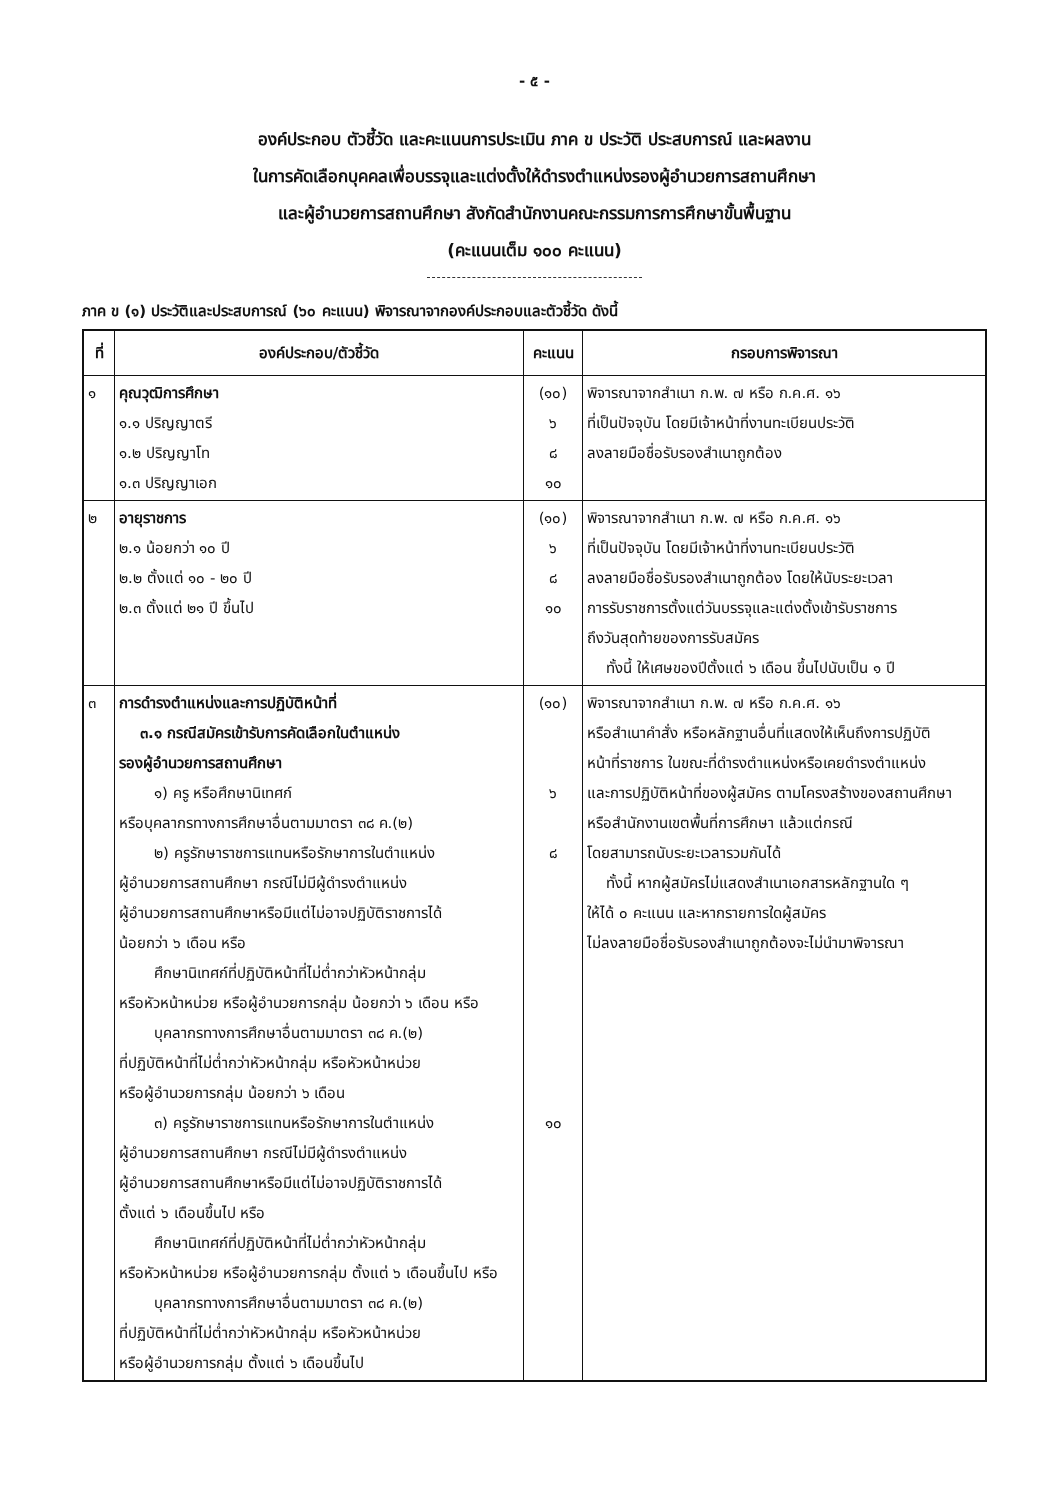- ๕ -
องค์ประกอบ ตัวชี้วัด และคะแนนการประเมิน ภาค ข ประวัติ ประสบการณ์ และผลงาน
ในการคัดเลือกบุคคลเพื่อบรรจุและแต่งตั้งให้ดำรงตำแหน่งรองผู้อำนวยการสถานศึกษา
และผู้อำนวยการสถานศึกษา สังกัดสำนักงานคณะกรรมการการศึกษาขั้นพื้นฐาน
(คะแนนเต็ม ๑๐๐ คะแนน)
ภาค ข (๑) ประวัติและประสบการณ์ (๖๐ คะแนน) พิจารณาจากองค์ประกอบและตัวชี้วัด ดังนี้
| ที่ | องค์ประกอบ/ตัวชี้วัด | คะแนน | กรอบการพิจารณา |
| --- | --- | --- | --- |
| ๑ | คุณวุฒิการศึกษา ๑.๑ ปริญญาตรี ๑.๒ ปริญญาโท ๑.๓ ปริญญาเอก | (๑๐) ๖ ๘ ๑๐ | พิจารณาจากสำเนา ก.พ. ๗ หรือ ก.ค.ศ. ๑๖ ที่เป็นปัจจุบัน โดยมีเจ้าหน้าที่งานทะเบียนประวัติ ลงลายมือชื่อรับรองสำเนาถูกต้อง |
| ๒ | อายุราชการ ๒.๑ น้อยกว่า ๑๐ ปี ๒.๒ ตั้งแต่ ๑๐ - ๒๐ ปี ๒.๓ ตั้งแต่ ๒๑ ปี ขึ้นไป | (๑๐) ๖ ๘ ๑๐ | พิจารณาจากสำเนา ก.พ. ๗ หรือ ก.ค.ศ. ๑๖ ที่เป็นปัจจุบัน โดยมีเจ้าหน้าที่งานทะเบียนประวัติ ลงลายมือชื่อรับรองสำเนาถูกต้อง โดยให้นับระยะเวลา การรับราชการตั้งแต่วันบรรจุและแต่งตั้งเข้ารับราชการ ถึงวันสุดท้ายของการรับสมัคร ทั้งนี้ ให้เศษของปีตั้งแต่ ๖ เดือน ขึ้นไปนับเป็น ๑ ปี |
| ๓ | การดำรงตำแหน่งและการปฏิบัติหน้าที่ ๓.๑ กรณีสมัครเข้ารับการคัดเลือกในตำแหน่ง รองผู้อำนวยการสถานศึกษา ๑) ครู หรือศึกษานิเทศก์ หรือบุคลากรทางการศึกษาอื่นตามมาตรา ๓๘ ค.(๒) ๒) ครูรักษาราชการแทนหรือรักษาการในตำแหน่ง ผู้อำนวยการสถานศึกษา กรณีไม่มีผู้ดำรงตำแหน่ง ผู้อำนวยการสถานศึกษาหรือมีแต่ไม่อาจปฏิบัติราชการได้ น้อยกว่า ๖ เดือน หรือ ศึกษานิเทศก์ที่ปฏิบัติหน้าที่ไม่ต่ำกว่าหัวหน้ากลุ่ม หรือหัวหน้าหน่วย หรือผู้อำนวยการกลุ่ม น้อยกว่า ๖ เดือน หรือ บุคลากรทางการศึกษาอื่นตามมาตรา ๓๘ ค.(๒) ที่ปฏิบัติหน้าที่ไม่ต่ำกว่าหัวหน้ากลุ่ม หรือหัวหน้าหน่วย หรือผู้อำนวยการกลุ่ม น้อยกว่า ๖ เดือน ๓) ครูรักษาราชการแทนหรือรักษาการในตำแหน่ง ผู้อำนวยการสถานศึกษา กรณีไม่มีผู้ดำรงตำแหน่ง ผู้อำนวยการสถานศึกษาหรือมีแต่ไม่อาจปฏิบัติราชการได้ ตั้งแต่ ๖ เดือนขึ้นไป หรือ ศึกษานิเทศก์ที่ปฏิบัติหน้าที่ไม่ต่ำกว่าหัวหน้ากลุ่ม หรือหัวหน้าหน่วย หรือผู้อำนวยการกลุ่ม ตั้งแต่ ๖ เดือนขึ้นไป หรือ บุคลากรทางการศึกษาอื่นตามมาตรา ๓๘ ค.(๒) ที่ปฏิบัติหน้าที่ไม่ต่ำกว่าหัวหน้ากลุ่ม หรือหัวหน้าหน่วย หรือผู้อำนวยการกลุ่ม ตั้งแต่ ๖ เดือนขึ้นไป | (๑๐) ๖ ๘ ๑๐ | พิจารณาจากสำเนา ก.พ. ๗ หรือ ก.ค.ศ. ๑๖ หรือสำเนาคำสั่ง หรือหลักฐานอื่นที่แสดงให้เห็นถึงการปฏิบัติ หน้าที่ราชการ ในขณะที่ดำรงตำแหน่งหรือเคยดำรงตำแหน่ง และการปฏิบัติหน้าที่ของผู้สมัคร ตามโครงสร้างของสถานศึกษา หรือสำนักงานเขตพื้นที่การศึกษา แล้วแต่กรณี โดยสามารถนับระยะเวลารวมกันได้ ทั้งนี้ หากผู้สมัครไม่แสดงสำเนาเอกสารหลักฐานใด ๆ ให้ได้ ๐ คะแนน และหากรายการใดผู้สมัคร ไม่ลงลายมือชื่อรับรองสำเนาถูกต้องจะไม่นำมาพิจารณา |